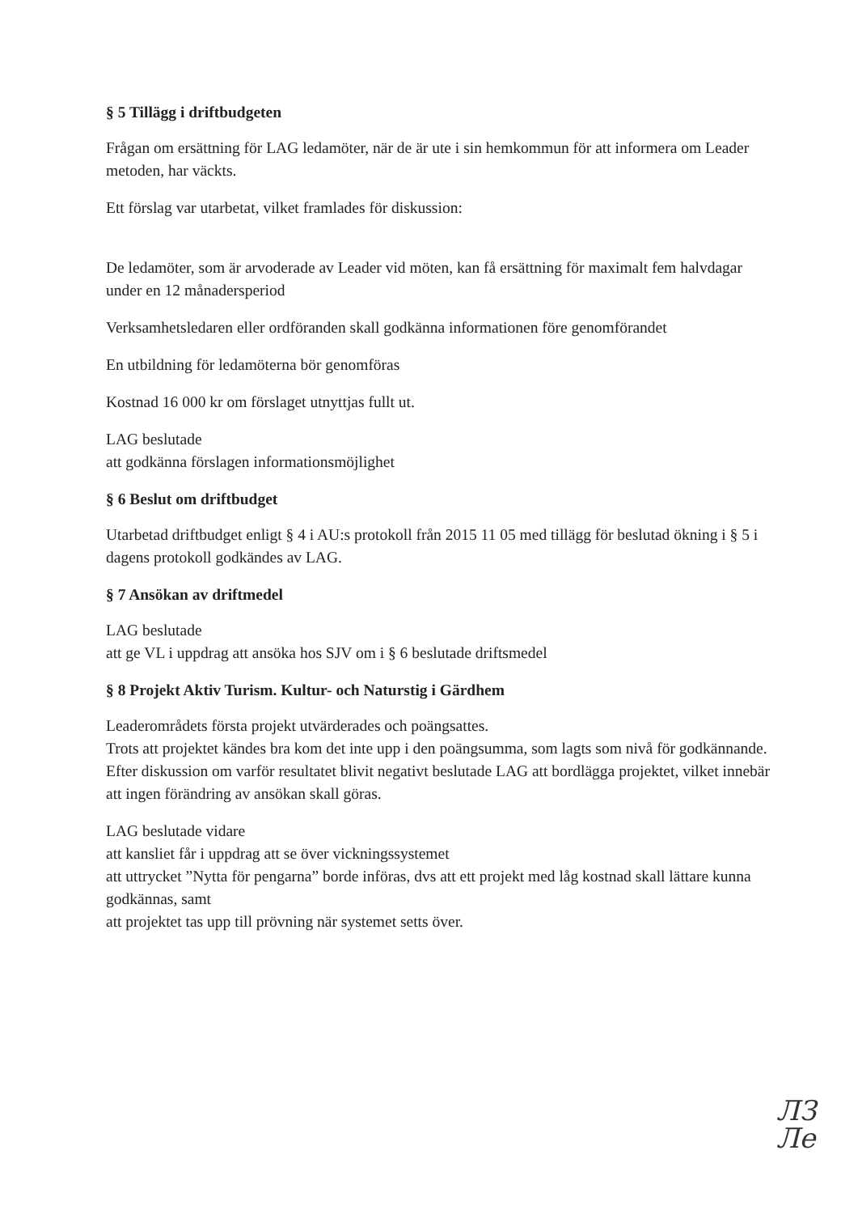§ 5 Tillägg i driftbudgeten
Frågan om ersättning för LAG ledamöter, när de är ute i sin hemkommun för att informera om Leader metoden, har väckts.
Ett förslag var utarbetat, vilket framlades för diskussion:
De ledamöter, som är arvoderade av Leader vid möten, kan få ersättning för maximalt fem halvdagar under en 12 månadersperiod
Verksamhetsledaren eller ordföranden skall godkänna informationen före genomförandet
En utbildning för ledamöterna bör genomföras
Kostnad 16 000 kr om förslaget utnyttjas fullt ut.
LAG beslutade
att godkänna förslagen informationsmöjlighet
§ 6 Beslut om driftbudget
Utarbetad driftbudget enligt § 4 i AU:s protokoll från 2015 11 05 med tillägg för beslutad ökning i § 5 i dagens protokoll godkändes av LAG.
§ 7 Ansökan av driftmedel
LAG beslutade
att ge VL i uppdrag att ansöka hos SJV om i § 6 beslutade driftsmedel
§ 8 Projekt Aktiv Turism. Kultur- och Naturstig i Gärdhem
Leaderområdets första projekt utvärderades och poängsattes.
Trots att projektet kändes bra kom det inte upp i den poängsumma, som lagts som nivå för godkännande. Efter diskussion om varför resultatet blivit negativt beslutade LAG att bordlägga projektet, vilket innebär att ingen förändring av ansökan skall göras.
LAG beslutade vidare
att kansliet får i uppdrag att se över vickningssystemet
att uttrycket ”Nytta för pengarna” borde införas, dvs att ett projekt med låg kostnad skall lättare kunna godkännas, samt
att projektet tas upp till prövning när systemet setts över.
ЛЗ
Ле